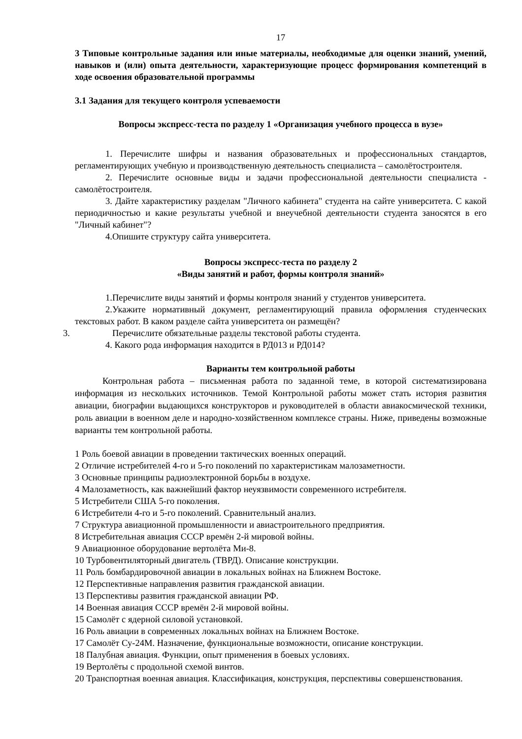17
3 Типовые контрольные задания или иные материалы, необходимые для оценки знаний, умений, навыков и (или) опыта деятельности, характеризующие процесс формирования компетенций в ходе освоения образовательной программы
3.1 Задания для текущего контроля успеваемости
Вопросы экспресс-теста по разделу 1 «Организация учебного процесса в вузе»
1. Перечислите шифры и названия образовательных и профессиональных стандартов, регламентирующих учебную и производственную деятельность специалиста – самолётостроителя.
2. Перечислите основные виды и задачи профессиональной деятельности специалиста - самолётостроителя.
3. Дайте характеристику разделам "Личного кабинета" студента на сайте университета. С какой периодичностью и какие результаты учебной и внеучебной деятельности студента заносятся в его "Личный кабинет"?
4.Опишите структуру сайта университета.
Вопросы экспресс-теста по разделу 2
«Виды занятий и работ, формы контроля знаний»
1.Перечислите виды занятий и формы контроля знаний у студентов университета.
2.Укажите нормативный документ, регламентирующий правила оформления студенческих текстовых работ. В каком разделе сайта университета он размещён?
3. Перечислите обязательные разделы текстовой работы студента.
4. Какого рода информация находится в РД013 и РД014?
Варианты тем контрольной работы
Контрольная работа – письменная работа по заданной теме, в которой систематизирована информация из нескольких источников. Темой Контрольной работы может стать история развития авиации, биографии выдающихся конструкторов и руководителей в области авиакосмической техники, роль авиации в военном деле и народно-хозяйственном комплексе страны. Ниже, приведены возможные варианты тем контрольной работы.
1 Роль боевой авиации в проведении тактических военных операций.
2 Отличие истребителей 4-го и 5-го поколений по характеристикам малозаметности.
3 Основные принципы радиоэлектронной борьбы в воздухе.
4 Малозаметность, как важнейший фактор неуязвимости современного истребителя.
5 Истребители США 5-го поколения.
6 Истребители 4-го и 5-го поколений. Сравнительный анализ.
7 Структура авиационной промышленности и авиастроительного предприятия.
8 Истребительная авиация СССР времён 2-й мировой войны.
9 Авиационное оборудование вертолёта Ми-8.
10 Турбовентиляторный двигатель (ТВРД). Описание конструкции.
11 Роль бомбардировочной авиации в локальных войнах на Ближнем Востоке.
12 Перспективные направления развития гражданской авиации.
13 Перспективы развития гражданской авиации РФ.
14 Военная авиация СССР времён 2-й мировой войны.
15 Самолёт с ядерной силовой установкой.
16 Роль авиации в современных локальных войнах на Ближнем Востоке.
17 Самолёт Су-24М. Назначение, функциональные возможности, описание конструкции.
18 Палубная авиация. Функции, опыт применения в боевых условиях.
19 Вертолёты с продольной схемой винтов.
20 Транспортная военная авиация. Классификация, конструкция, перспективы совершенствования.